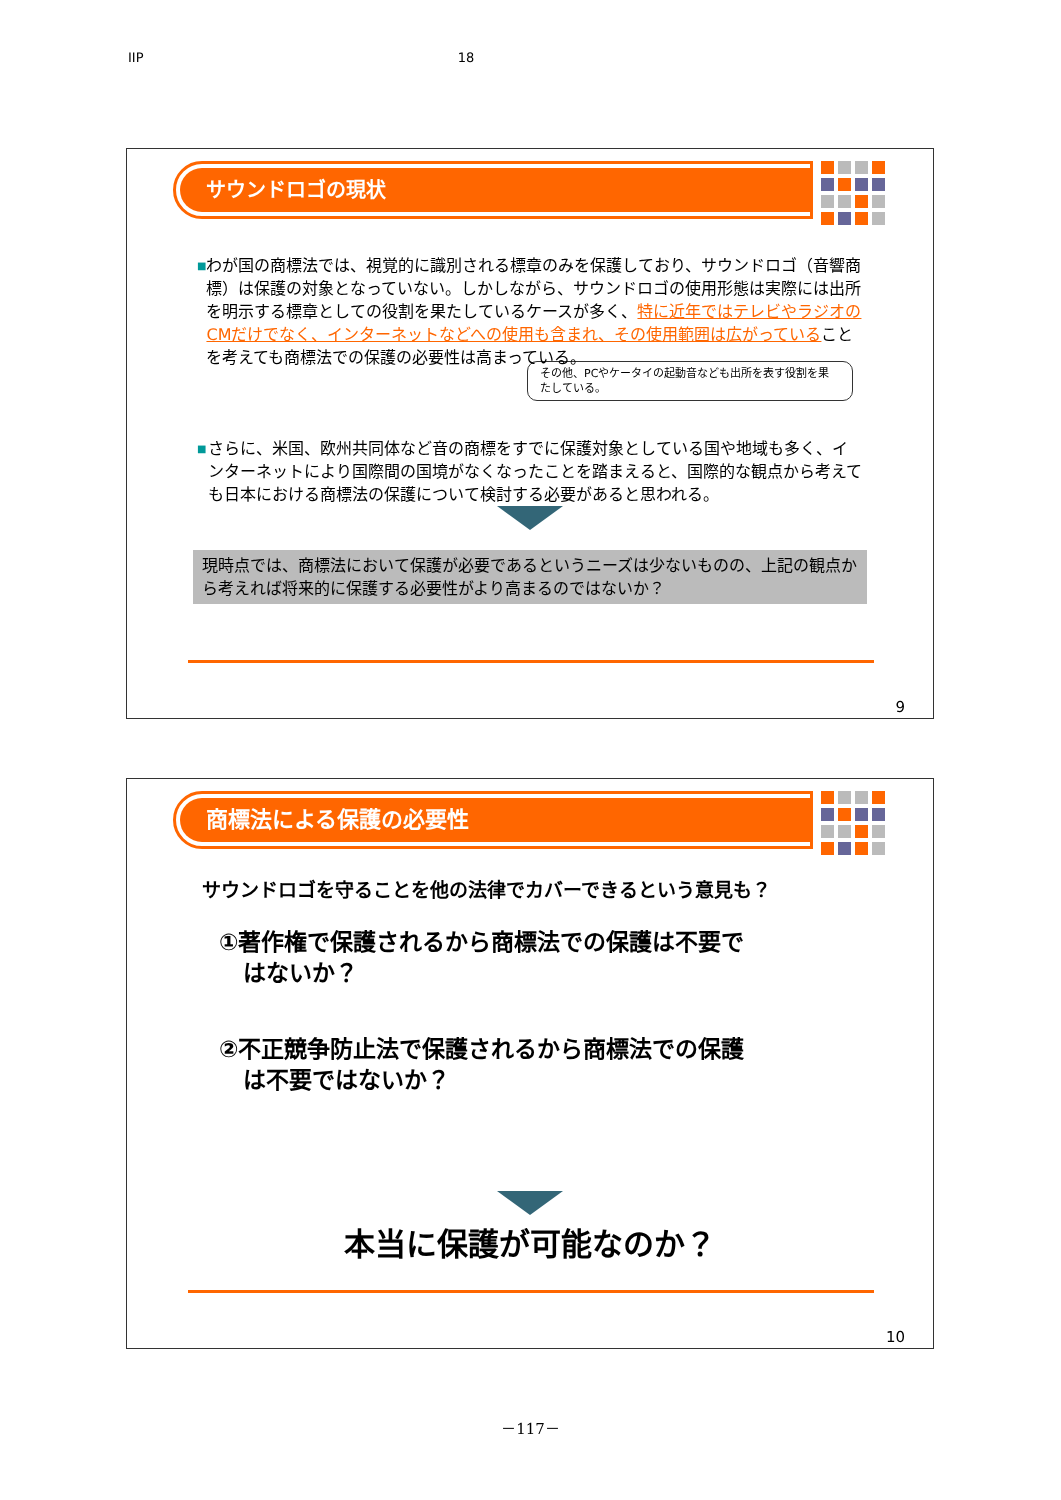IIP 18
サウンドロゴの現状
■
わが国の商標法では、視覚的に識別される標章のみを保護しており、サウンドロゴ（音響商標）は保護の対象となっていない。しかしながら、サウンドロゴの使用形態は実際には出所を明示する標章としての役割を果たしているケースが多く、特に近年ではテレビやラジオのCMだけでなく、インターネットなどへの使用も含まれ、その使用範囲は広がっていることを考えても商標法での保護の必要性は高まっている。
その他、PCやケータイの起動音なども出所を表す役割を果たしている。
■
さらに、米国、欧州共同体など音の商標をすでに保護対象としている国や地域も多く、インターネットにより国際間の国境がなくなったことを踏まえると、国際的な観点から考えても日本における商標法の保護について検討する必要があると思われる。
現時点では、商標法において保護が必要であるというニーズは少ないものの、上記の観点から考えれば将来的に保護する必要性がより高まるのではないか？
9
商標法による保護の必要性
サウンドロゴを守ることを他の法律でカバーできるという意見も？
①著作権で保護されるから商標法での保護は不要で
はないか？
②不正競争防止法で保護されるから商標法での保護
は不要ではないか？
本当に保護が可能なのか？
10
－117－